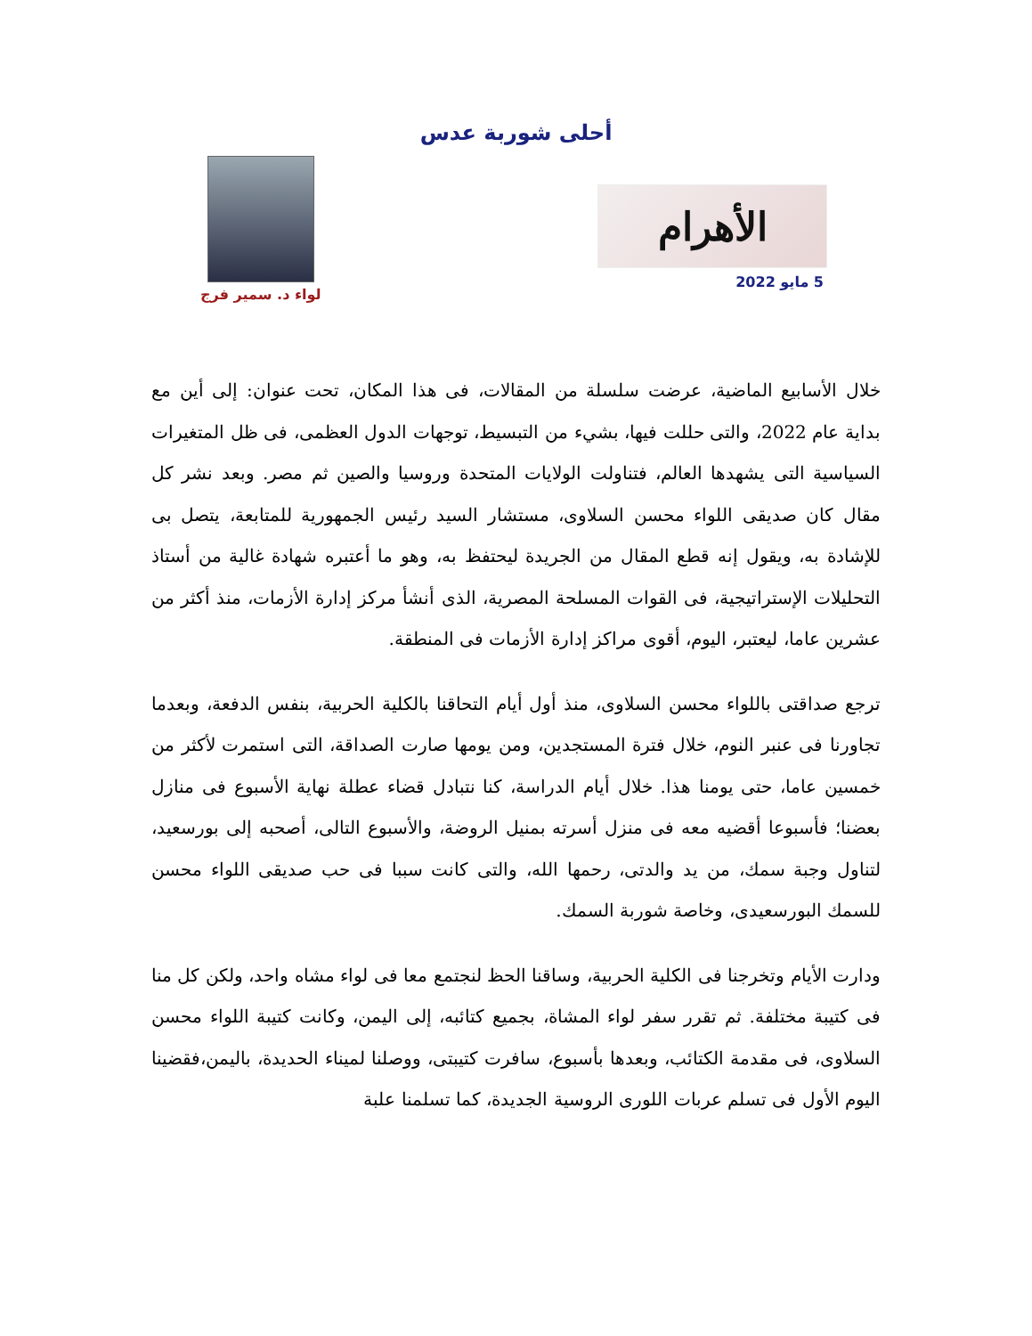أحلى شوربة عدس
الأهرام
5 مايو 2022
لواء د. سمير فرج
خلال الأسابيع الماضية، عرضت سلسلة من المقالات، فى هذا المكان، تحت عنوان: إلى أين مع بداية عام 2022، والتى حللت فيها، بشيء من التبسيط، توجهات الدول العظمى، فى ظل المتغيرات السياسية التى يشهدها العالم، فتناولت الولايات المتحدة وروسيا والصين ثم مصر. وبعد نشر كل مقال كان صديقى اللواء محسن السلاوى، مستشار السيد رئيس الجمهورية للمتابعة، يتصل بى للإشادة به، ويقول إنه قطع المقال من الجريدة ليحتفظ به، وهو ما أعتبره شهادة غالية من أستاذ التحليلات الإستراتيجية، فى القوات المسلحة المصرية، الذى أنشأ مركز إدارة الأزمات، منذ أكثر من عشرين عاما، ليعتبر، اليوم، أقوى مراكز إدارة الأزمات فى المنطقة.
ترجع صداقتى باللواء محسن السلاوى، منذ أول أيام التحاقنا بالكلية الحربية، بنفس الدفعة، وبعدما تجاورنا فى عنبر النوم، خلال فترة المستجدين، ومن يومها صارت الصداقة، التى استمرت لأكثر من خمسين عاما، حتى يومنا هذا. خلال أيام الدراسة، كنا نتبادل قضاء عطلة نهاية الأسبوع فى منازل بعضنا؛ فأسبوعا أقضيه معه فى منزل أسرته بمنيل الروضة، والأسبوع التالى، أصحبه إلى بورسعيد، لتناول وجبة سمك، من يد والدتى، رحمها الله، والتى كانت سببا فى حب صديقى اللواء محسن للسمك البورسعيدى، وخاصة شوربة السمك.
ودارت الأيام وتخرجنا فى الكلية الحربية، وساقنا الحظ لنجتمع معا فى لواء مشاه واحد، ولكن كل منا فى كتيبة مختلفة. ثم تقرر سفر لواء المشاة، بجميع كتائبه، إلى اليمن، وكانت كتيبة اللواء محسن السلاوى، فى مقدمة الكتائب، وبعدها بأسبوع، سافرت كتيبتى، ووصلنا لميناء الحديدة، باليمن،فقضينا اليوم الأول فى تسلم عربات اللورى الروسية الجديدة، كما تسلمنا علبة